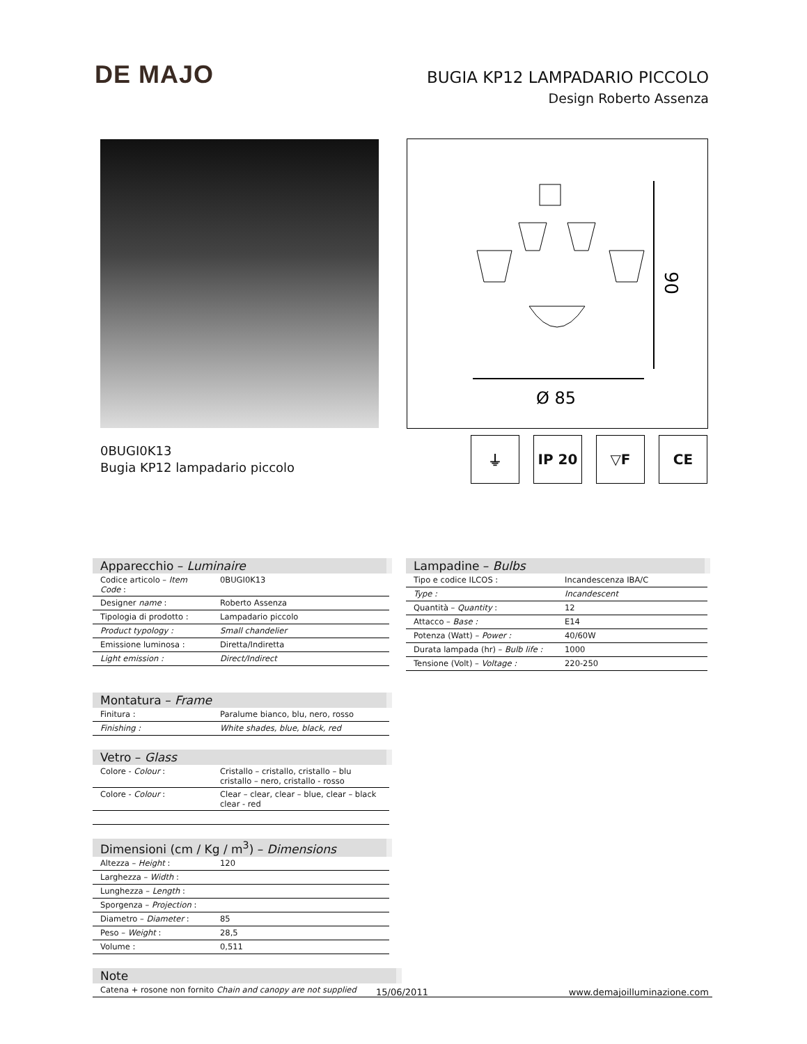DE MAJO
BUGIA KP12 LAMPADARIO PICCOLO
Design Roberto Assenza
90
Ø 85
0BUGI0K13
Bugia KP12 lampadario piccolo
⏚ IP 20 ▽F CE
| Apparecchio – Luminaire | |
| --- | --- |
| Codice articolo – Item Code : | 0BUGI0K13 |
| Designer name : | Roberto Assenza |
| Tipologia di prodotto : | Lampadario piccolo |
| Product typology : | Small chandelier |
| Emissione luminosa : | Diretta/Indiretta |
| Light emission : | Direct/Indirect |
| Montatura – Frame | |
| --- | --- |
| Finitura : | Paralume bianco, blu, nero, rosso |
| Finishing : | White shades, blue, black, red |
| Vetro – Glass | |
| --- | --- |
| Colore - Colour : | Cristallo – cristallo, cristallo – blu cristallo – nero, cristallo - rosso |
| Colore - Colour : | Clear – clear, clear – blue, clear – black clear - red |
| Dimensioni (cm / Kg / m<sup>3</sup>) – Dimensions | |
| --- | --- |
| Altezza – Height : | 120 |
| Larghezza – Width : | |
| Lunghezza – Length : | |
| Sporgenza – Projection : | |
| Diametro – Diameter : | 85 |
| Peso – Weight : | 28,5 |
| Volume : | 0,511 |
| Note | |
| --- | --- |
| Catena + rosone non fornito Chain and canopy are not supplied | |
| Lampadine – Bulbs | |
| --- | --- |
| Tipo e codice ILCOS : | Incandescenza IBA/C |
| Type : | Incandescent |
| Quantità – Quantity : | 12 |
| Attacco – Base : | E14 |
| Potenza (Watt) – Power : | 40/60W |
| Durata lampada (hr) – Bulb life : | 1000 |
| Tensione (Volt) – Voltage : | 220-250 |
15/06/2011 www.demajoilluminazione.com